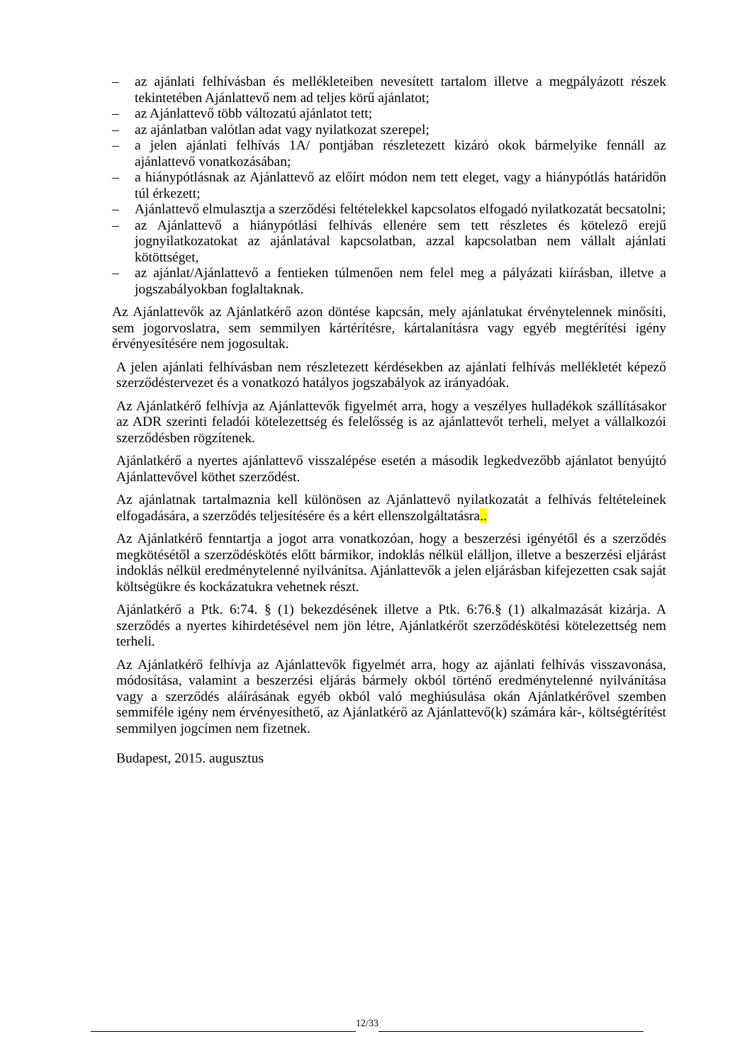– az ajánlati felhívásban és mellékleteiben nevesített tartalom illetve a megpályázott részek tekintetében Ajánlattevő nem ad teljes körű ajánlatot;
– az Ajánlattevő több változatú ajánlatot tett;
– az ajánlatban valótlan adat vagy nyilatkozat szerepel;
– a jelen ajánlati felhívás 1A/ pontjában részletezett kizáró okok bármelyike fennáll az ajánlattevő vonatkozásában;
– a hiánypótlásnak az Ajánlattevő az előírt módon nem tett eleget, vagy a hiánypótlás határidőn túl érkezett;
– Ajánlattevő elmulasztja a szerződési feltételekkel kapcsolatos elfogadó nyilatkozatát becsatolni;
– az Ajánlattevő a hiánypótlási felhívás ellenére sem tett részletes és kötelező erejű jognyilatkozatokat az ajánlatával kapcsolatban, azzal kapcsolatban nem vállalt ajánlati kötöttséget,
– az ajánlat/Ajánlattevő a fentieken túlmenően nem felel meg a pályázati kiírásban, illetve a jogszabályokban foglaltaknak.
Az Ajánlattevők az Ajánlatkérő azon döntése kapcsán, mely ajánlatukat érvénytelennek minősíti, sem jogorvoslatra, sem semmilyen kártérítésre, kártalanításra vagy egyéb megtérítési igény érvényesítésére nem jogosultak.
A jelen ajánlati felhívásban nem részletezett kérdésekben az ajánlati felhívás mellékletét képező szerződéstervezet és a vonatkozó hatályos jogszabályok az irányadóak.
Az Ajánlatkérő felhívja az Ajánlattevők figyelmét arra, hogy a veszélyes hulladékok szállításakor az ADR szerinti feladói kötelezettség és felelősség is az ajánlattevőt terheli, melyet a vállalkozói szerződésben rögzítenek.
Ajánlatkérő a nyertes ajánlattevő visszalépése esetén a második legkedvezőbb ajánlatot benyújtó Ajánlattevővel köthet szerződést.
Az ajánlatnak tartalmaznia kell különösen az Ajánlattevő nyilatkozatát a felhívás feltételeinek elfogadására, a szerződés teljesítésére és a kért ellenszolgáltatásra..
Az Ajánlatkérő fenntartja a jogot arra vonatkozóan, hogy a beszerzési igényétől és a szerződés megkötésétől a szerződéskötés előtt bármikor, indoklás nélkül elálljon, illetve a beszerzési eljárást indoklás nélkül eredménytelenné nyilvánítsa. Ajánlattevők a jelen eljárásban kifejezetten csak saját költségükre és kockázatukra vehetnek részt.
Ajánlatkérő a Ptk. 6:74. § (1) bekezdésének illetve a Ptk. 6:76.§ (1) alkalmazását kizárja. A szerződés a nyertes kihirdetésével nem jön létre, Ajánlatkérőt szerződéskötési kötelezettség nem terheli.
Az Ajánlatkérő felhívja az Ajánlattevők figyelmét arra, hogy az ajánlati felhívás visszavonása, módosítása, valamint a beszerzési eljárás bármely okból történő eredménytelenné nyilvánítása vagy a szerződés aláírásának egyéb okból való meghiúsulása okán Ajánlatkérővel szemben semmiféle igény nem érvényesíthető, az Ajánlatkérő az Ajánlattevő(k) számára kár-, költségtérítést semmilyen jogcímen nem fizetnek.
Budapest, 2015. augusztus
12/33